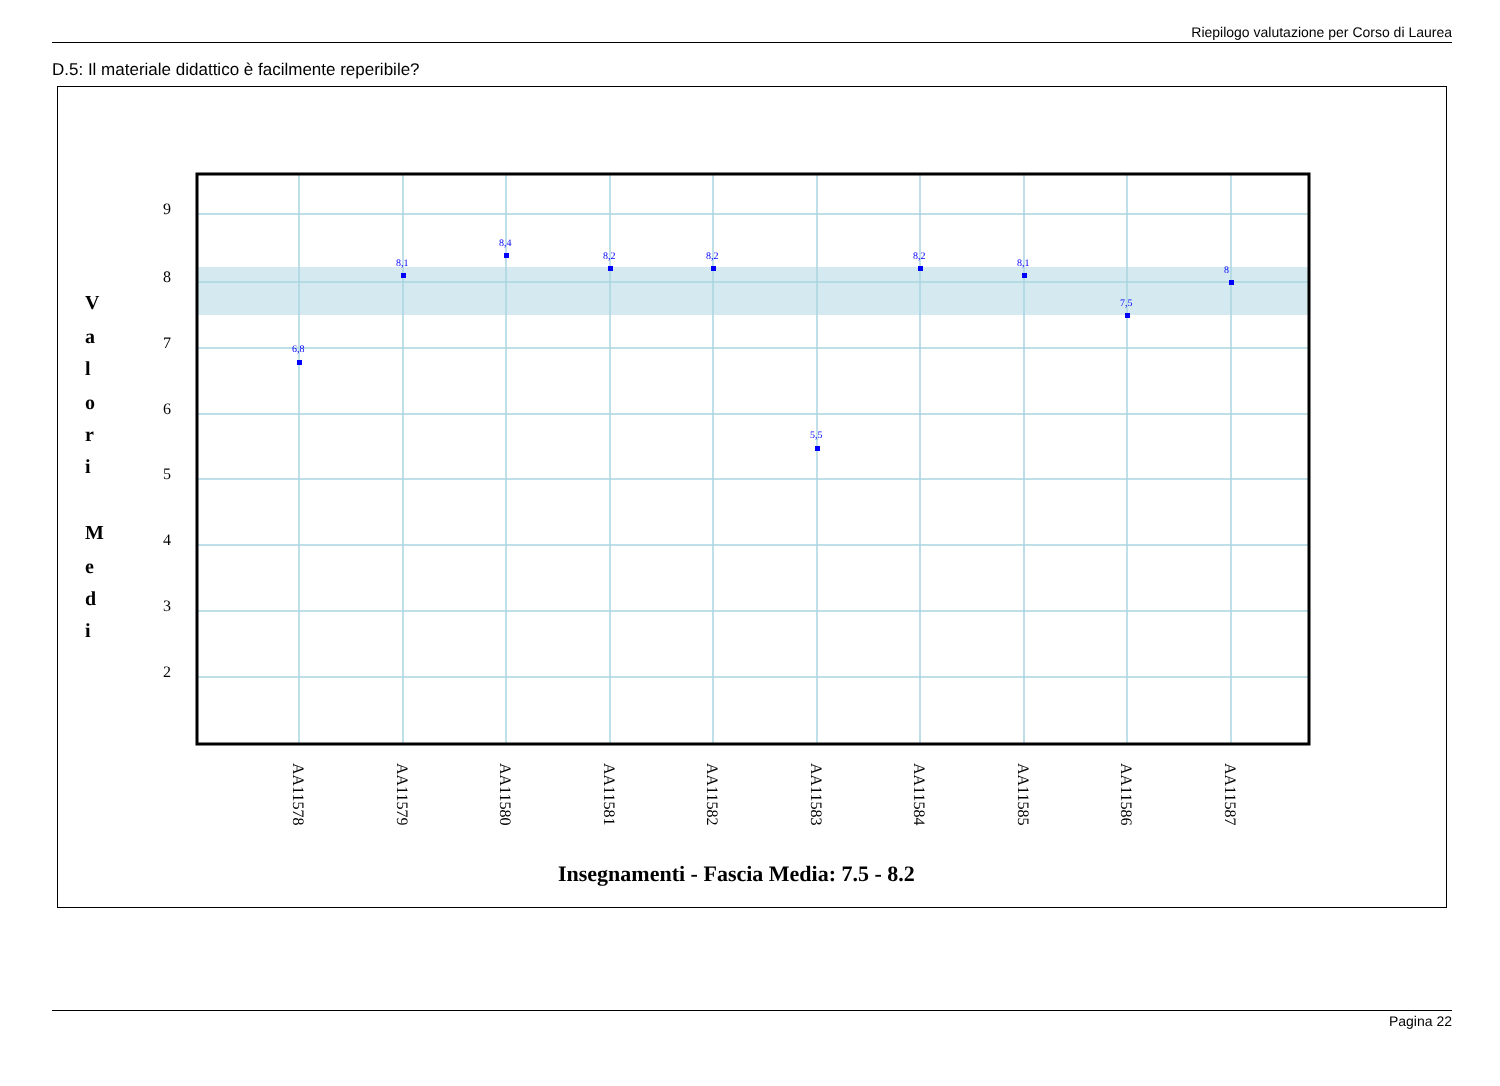Riepilogo valutazione per Corso di Laurea
D.5: Il materiale didattico è facilmente reperibile?
9
8
7
6
5
4
3
2
V
a
l
o
r
i
M
e
d
i
6,8
8,1
8,4
8,2
8,2
5,5
8,2
8,1
7,5
8
AA11578
AA11579
AA11580
AA11581
AA11582
AA11583
AA11584
AA11585
AA11586
AA11587
Insegnamenti - Fascia Media: 7.5 - 8.2
Pagina 22